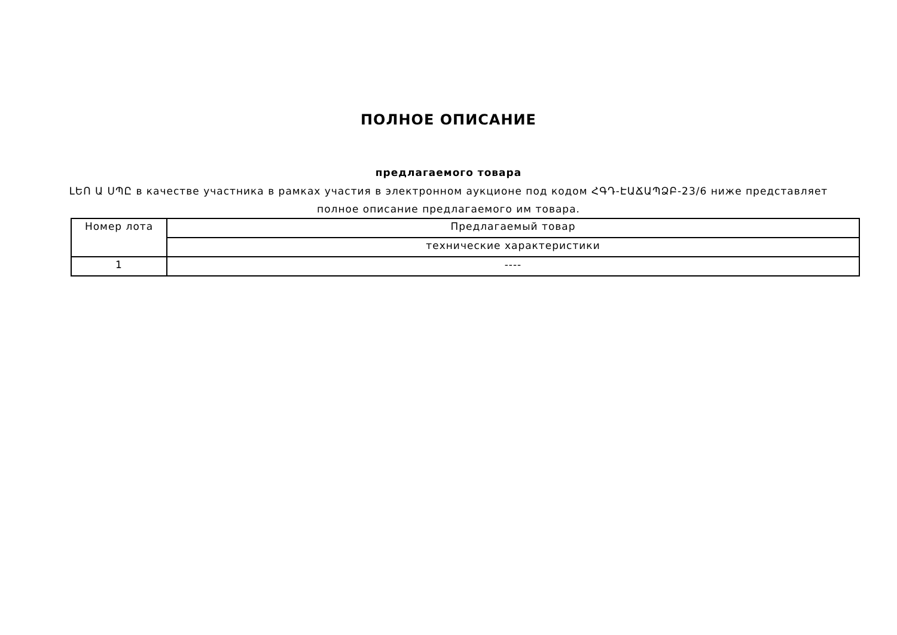ПОЛНОЕ ОПИСАНИЕ
предлагаемого товара
ԼԵՈ Ա ՍՊԸ в качестве участника в рамках участия в электронном аукционе под кодом ՀԳԴ-ԷԱՃԱՊՁԲ-23/6 ниже представляет полное описание предлагаемого им товара.
| Номер лота | Предлагаемый товар |
| | технические характеристики |
| 1 | ---- |